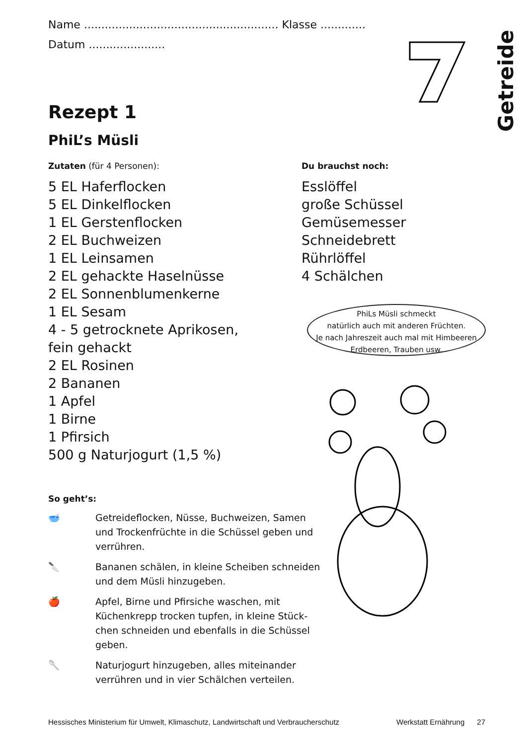Getreide
Name ........................................................ Klasse .............
Datum ......................
Rezept 1
PhiL’s Müsli
Zutaten (für 4 Personen):
5 EL Haferflocken
5 EL Dinkelflocken
1 EL Gerstenflocken
2 EL Buchweizen
1 EL Leinsamen
2 EL gehackte Haselnüsse
2 EL Sonnenblumenkerne
1 EL Sesam
4 - 5 getrocknete Aprikosen,
fein gehackt
2 EL Rosinen
2 Bananen
1 Apfel
1 Birne
1 Pfirsich
500 g Naturjogurt (1,5 %)
Du brauchst noch:
Esslöffel
große Schüssel
Gemüsemesser
Schneidebrett
Rührlöffel
4 Schälchen
So geht’s:
🥣 Getreideflocken, Nüsse, Buchweizen, Samen und Trockenfrüchte in die Schüssel geben und verrühren.
🔪 Bananen schälen, in kleine Scheiben schneiden und dem Müsli hinzugeben.
🍎 Apfel, Birne und Pfirsiche waschen, mit Küchenkrepp trocken tupfen, in kleine Stück-chen schneiden und ebenfalls in die Schüssel geben.
🥄 Naturjogurt hinzugeben, alles miteinander verrühren und in vier Schälchen verteilen.
PhiLs Müsli schmeckt
natürlich auch mit anderen Früchten.
Je nach Jahreszeit auch mal mit Himbeeren
Erdbeeren, Trauben usw.
Hessisches Ministerium für Umwelt, Klimaschutz, Landwirtschaft und Verbraucherschutz Werkstatt Ernährung 27